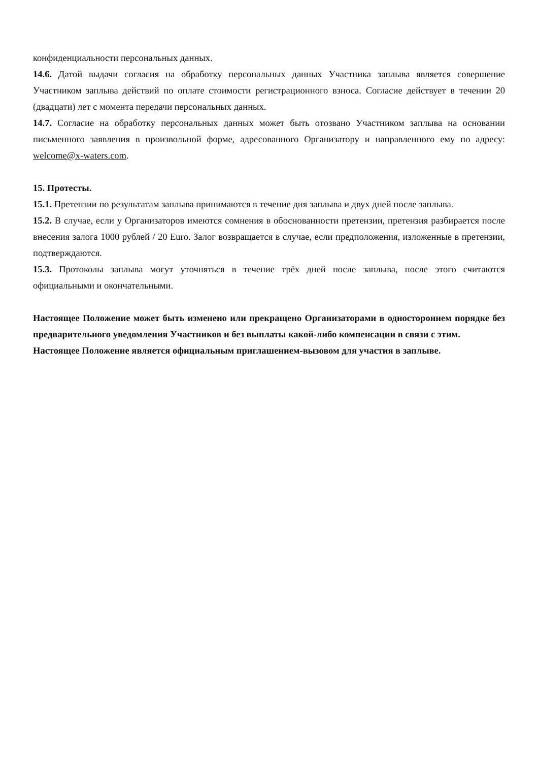конфиденциальности персональных данных.
14.6. Датой выдачи согласия на обработку персональных данных Участника заплыва является совершение Участником заплыва действий по оплате стоимости регистрационного взноса. Согласие действует в течении 20 (двадцати) лет с момента передачи персональных данных.
14.7. Согласие на обработку персональных данных может быть отозвано Участником заплыва на основании письменного заявления в произвольной форме, адресованного Организатору и направленного ему по адресу: welcome@x-waters.com.
15. Протесты.
15.1. Претензии по результатам заплыва принимаются в течение дня заплыва и двух дней после заплыва.
15.2. В случае, если у Организаторов имеются сомнения в обоснованности претензии, претензия разбирается после внесения залога 1000 рублей / 20 Euro. Залог возвращается в случае, если предположения, изложенные в претензии, подтверждаются.
15.3. Протоколы заплыва могут уточняться в течение трёх дней после заплыва, после этого считаются официальными и окончательными.
Настоящее Положение может быть изменено или прекращено Организаторами в одностороннем порядке без предварительного уведомления Участников и без выплаты какой-либо компенсации в связи с этим.
Настоящее Положение является официальным приглашением-вызовом для участия в заплыве.